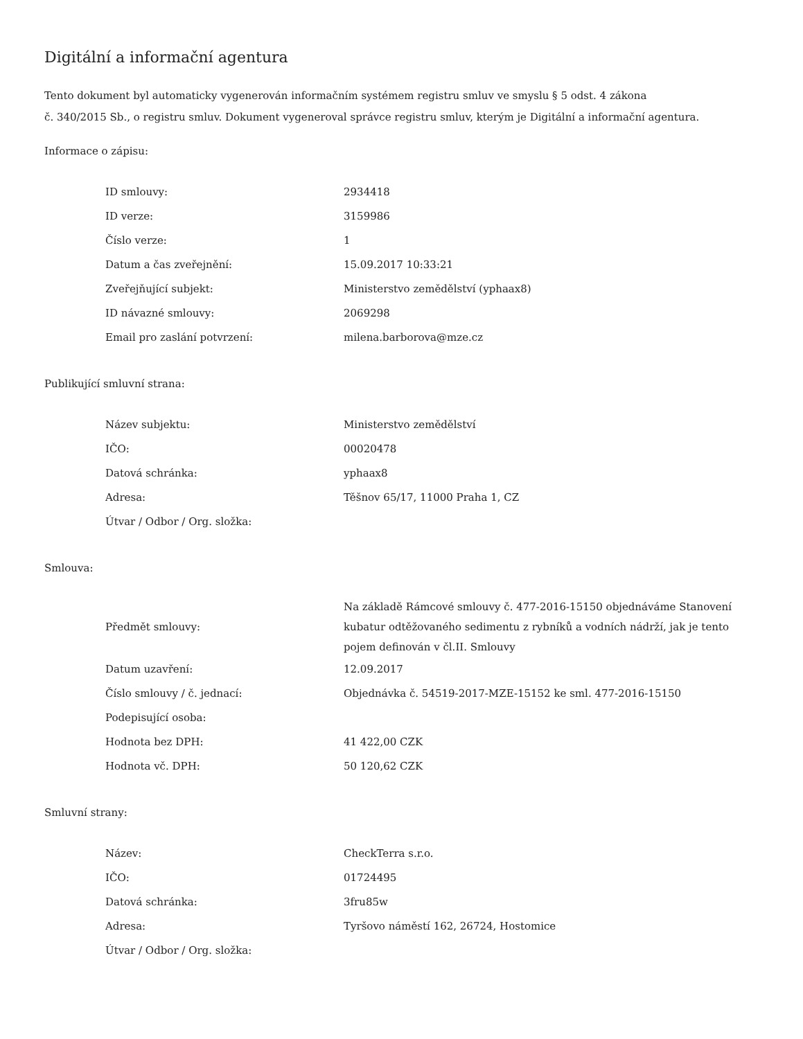Digitální a informační agentura
Tento dokument byl automaticky vygenerován informačním systémem registru smluv ve smyslu § 5 odst. 4 zákona
č. 340/2015 Sb., o registru smluv. Dokument vygeneroval správce registru smluv, kterým je Digitální a informační agentura.
Informace o zápisu:
| ID smlouvy: | 2934418 |
| ID verze: | 3159986 |
| Číslo verze: | 1 |
| Datum a čas zveřejnění: | 15.09.2017 10:33:21 |
| Zveřejňující subjekt: | Ministerstvo zemědělství (yphaax8) |
| ID návazné smlouvy: | 2069298 |
| Email pro zaslání potvrzení: | milena.barborova@mze.cz |
Publikující smluvní strana:
| Název subjektu: | Ministerstvo zemědělství |
| IČO: | 00020478 |
| Datová schránka: | yphaax8 |
| Adresa: | Těšnov 65/17, 11000 Praha 1, CZ |
| Útvar / Odbor / Org. složka: | |
Smlouva:
| Předmět smlouvy: | Na základě Rámcové smlouvy č. 477-2016-15150 objednáváme Stanovení kubatur odtěžovaného sedimentu z rybníků a vodních nádrží, jak je tento pojem definován v čl.II. Smlouvy |
| Datum uzavření: | 12.09.2017 |
| Číslo smlouvy / č. jednací: | Objednávka č. 54519-2017-MZE-15152 ke sml. 477-2016-15150 |
| Podepisující osoba: | |
| Hodnota bez DPH: | 41 422,00 CZK |
| Hodnota vč. DPH: | 50 120,62 CZK |
Smluvní strany:
| Název: | CheckTerra s.r.o. |
| IČO: | 01724495 |
| Datová schránka: | 3fru85w |
| Adresa: | Tyršovo náměstí 162, 26724, Hostomice |
| Útvar / Odbor / Org. složka: | |